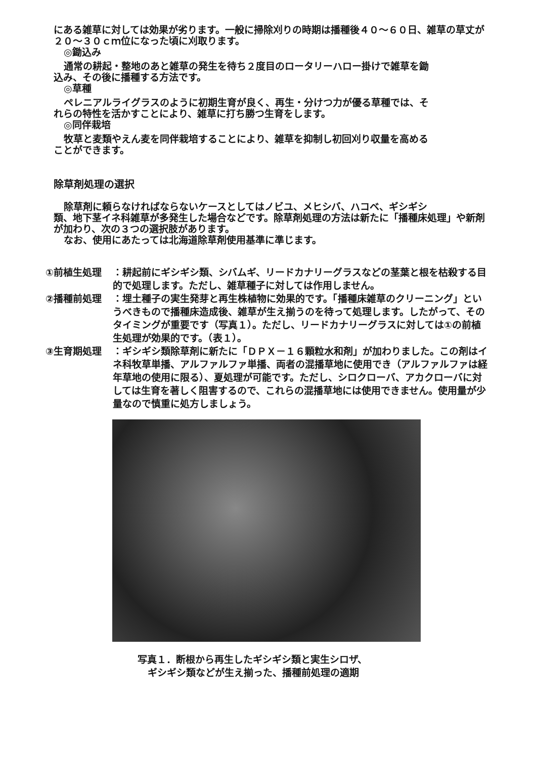にある雑草に対しては効果が劣ります。一般に掃除刈りの時期は播種後４０～６０日、雑草の草丈が２０～３０ｃｍ位になった頃に刈取ります。
◎鋤込み
通常の耕起・整地のあと雑草の発生を待ち２度目のロータリーハロー掛けで雑草を鋤
込み、その後に播種する方法です。
◎草種
ペレニアルライグラスのように初期生育が良く、再生・分けつ力が優る草種では、そ
れらの特性を活かすことにより、雑草に打ち勝つ生育をします。
◎同伴栽培
牧草と麦類やえん麦を同伴栽培することにより、雑草を抑制し初回刈り収量を高める
ことができます。
除草剤処理の選択
除草剤に頼らなければならないケースとしてはノビユ、メヒシバ、ハコベ、ギシギシ
類、地下茎イネ科雑草が多発生した場合などです。除草剤処理の方法は新たに「播種床処理」や新剤が加わり、次の３つの選択肢があります。
なお、使用にあたっては北海道除草剤使用基準に準じます。
①前植生処理 ：耕起前にギシギシ類、シバムギ、リードカナリーグラスなどの茎葉と根を枯殺する目的で処理します。ただし、雑草種子に対しては作用しません。
②播種前処理 ：埋土種子の実生発芽と再生株植物に効果的です。「播種床雑草のクリーニング」というべきもので播種床造成後、雑草が生え揃うのを待って処理します。したがって、そのタイミングが重要です（写真１）。ただし、リードカナリーグラスに対しては①の前植生処理が効果的です。（表１）。
③生育期処理 ：ギシギシ類除草剤に新たに「ＤＰＸ－１６顆粒水和剤」が加わりました。この剤はイネ科牧草単播、アルファルファ単播、両者の混播草地に使用でき（アルファルファは経年草地の使用に限る）、夏処理が可能です。ただし、シロクローバ、アカクローバに対しては生育を著しく阻害するので、これらの混播草地には使用できません。使用量が少量なので慎重に処方しましょう。
写真１．断根から再生したギシギシ類と実生シロザ、
ギシギシ類などが生え揃った、播種前処理の適期